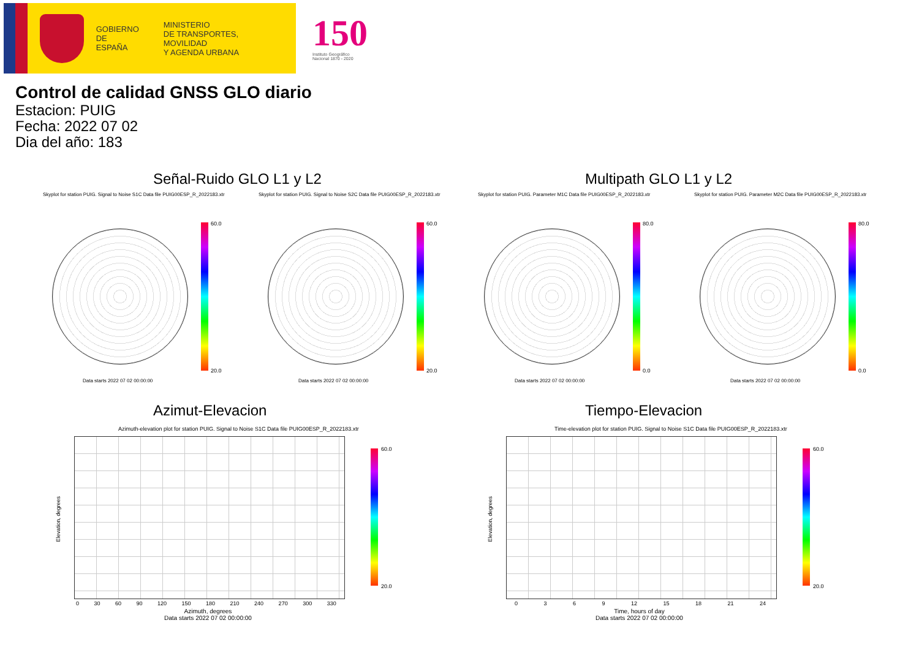GOBIERNO
DE ESPAÑA
MINISTERIO
DE TRANSPORTES, MOVILIDAD
Y AGENDA URBANA
150
Instituto Geográfico
Nacional 1870 - 2020
Control de calidad GNSS GLO diario
Estacion: PUIG
Fecha: 2022 07 02
Dia del año: 183
Señal-Ruido GLO L1 y L2 Multipath GLO L1 y L2
Skyplot for station PUIG. Signal to Noise S1C Data file PUIG00ESP_R_2022183.xtr
Skyplot for station PUIG. Signal to Noise S2C Data file PUIG00ESP_R_2022183.xtr
Skyplot for station PUIG. Parameter M1C Data file PUIG00ESP_R_2022183.xtr
Skyplot for station PUIG. Parameter M2C Data file PUIG00ESP_R_2022183.xtr
60.0
20.0
60.0
20.0
80.0
0.0
80.0
0.0
Data starts 2022 07 02 00:00:00
Data starts 2022 07 02 00:00:00
Data starts 2022 07 02 00:00:00
Data starts 2022 07 02 00:00:00
Azimut-Elevacion Tiempo-Elevacion
Azimuth-elevation plot for station PUIG. Signal to Noise S1C Data file PUIG00ESP_R_2022183.xtr
Time-elevation plot for station PUIG. Signal to Noise S1C Data file PUIG00ESP_R_2022183.xtr
60.0
20.0
60.0
20.0
Elevation, degrees
Elevation, degrees
0 30 60 90 120 150 180 210 240 270 300 330
0 3 6 9 12 15 18 21 24
Azimuth, degrees
Data starts 2022 07 02 00:00:00
Time, hours of day
Data starts 2022 07 02 00:00:00